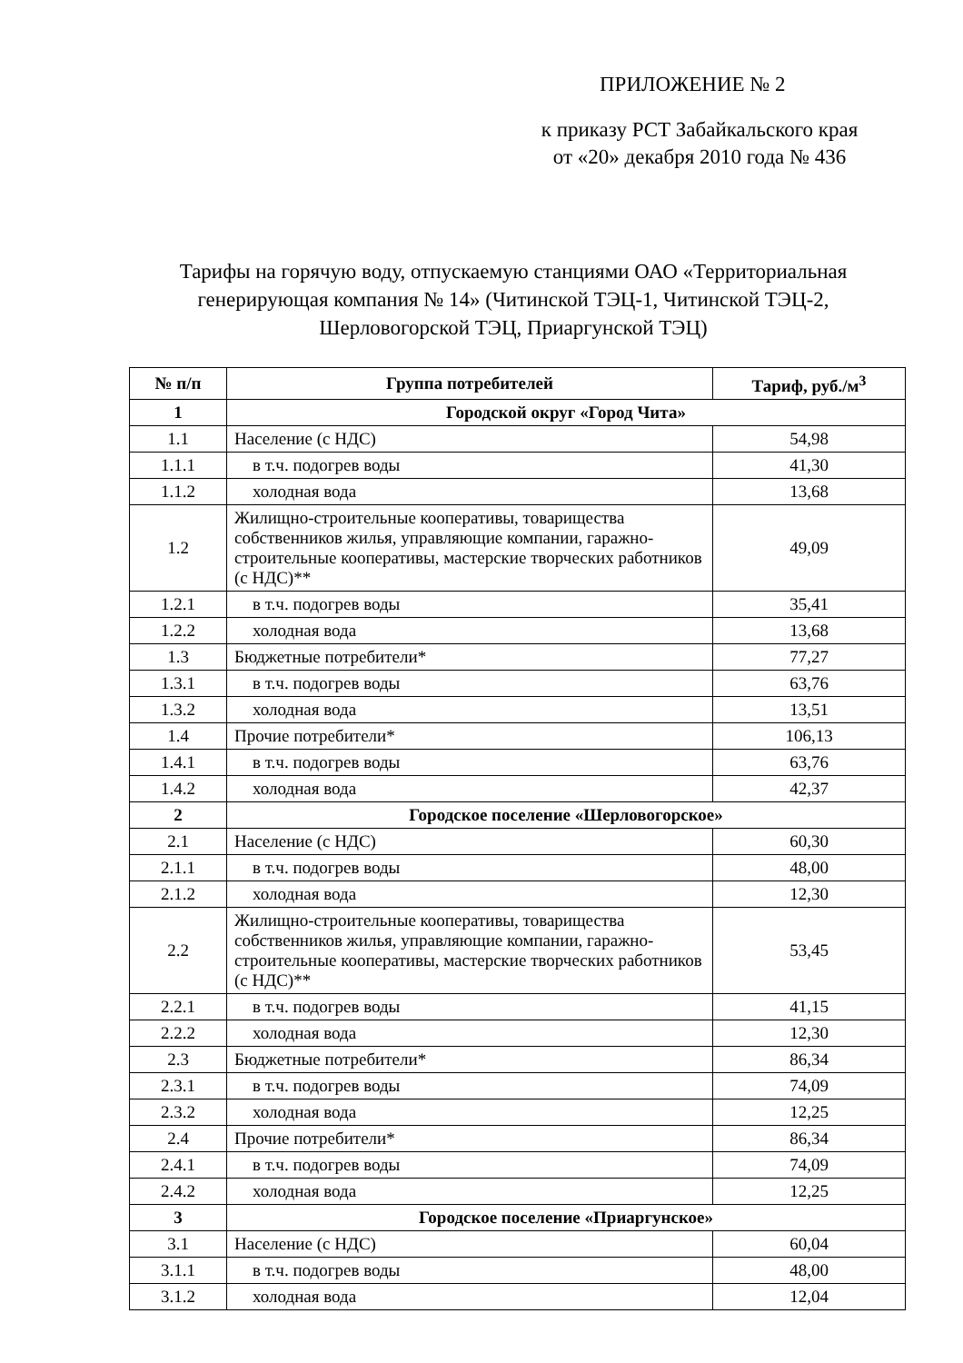ПРИЛОЖЕНИЕ № 2
к приказу РСТ Забайкальского края
от «20» декабря 2010 года № 436
Тарифы на горячую воду, отпускаемую станциями ОАО «Территориальная генерирующая компания № 14» (Читинской ТЭЦ-1, Читинской ТЭЦ-2, Шерловогорской ТЭЦ, Приаргунской ТЭЦ)
| № п/п | Группа потребителей | Тариф, руб./м<sup>3</sup> |
| --- | --- | --- |
| 1 | Городской округ «Город Чита» | |
| 1.1 | Население (с НДС) | 54,98 |
| 1.1.1 | в т.ч. подогрев воды | 41,30 |
| 1.1.2 | холодная вода | 13,68 |
| 1.2 | Жилищно-строительные кооперативы, товарищества собственников жилья, управляющие компании, гаражно-строительные кооперативы, мастерские творческих работников (с НДС)** | 49,09 |
| 1.2.1 | в т.ч. подогрев воды | 35,41 |
| 1.2.2 | холодная вода | 13,68 |
| 1.3 | Бюджетные потребители* | 77,27 |
| 1.3.1 | в т.ч. подогрев воды | 63,76 |
| 1.3.2 | холодная вода | 13,51 |
| 1.4 | Прочие потребители* | 106,13 |
| 1.4.1 | в т.ч. подогрев воды | 63,76 |
| 1.4.2 | холодная вода | 42,37 |
| 2 | Городское поселение «Шерловогорское» | |
| 2.1 | Население (с НДС) | 60,30 |
| 2.1.1 | в т.ч. подогрев воды | 48,00 |
| 2.1.2 | холодная вода | 12,30 |
| 2.2 | Жилищно-строительные кооперативы, товарищества собственников жилья, управляющие компании, гаражно-строительные кооперативы, мастерские творческих работников (с НДС)** | 53,45 |
| 2.2.1 | в т.ч. подогрев воды | 41,15 |
| 2.2.2 | холодная вода | 12,30 |
| 2.3 | Бюджетные потребители* | 86,34 |
| 2.3.1 | в т.ч. подогрев воды | 74,09 |
| 2.3.2 | холодная вода | 12,25 |
| 2.4 | Прочие потребители* | 86,34 |
| 2.4.1 | в т.ч. подогрев воды | 74,09 |
| 2.4.2 | холодная вода | 12,25 |
| 3 | Городское поселение «Приаргунское» | |
| 3.1 | Население (с НДС) | 60,04 |
| 3.1.1 | в т.ч. подогрев воды | 48,00 |
| 3.1.2 | холодная вода | 12,04 |